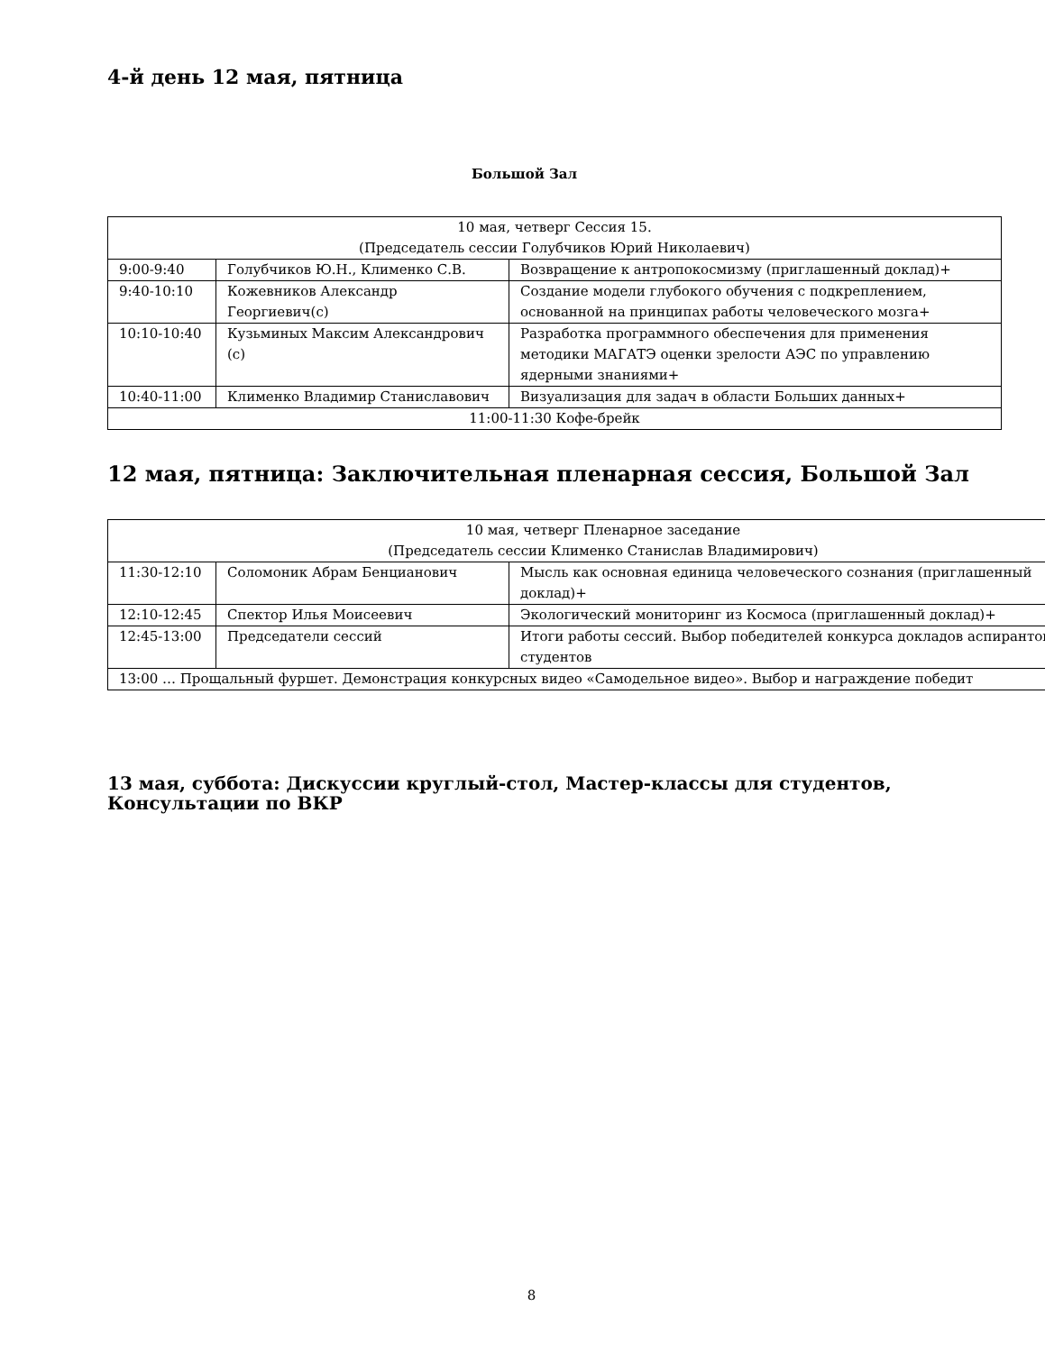4-й день 12 мая, пятница
Большой Зал
| 10 мая, четверг Сессия 15. (Председатель сессии Голубчиков Юрий Николаевич) | | |
| 9:00-9:40 | Голубчиков Ю.Н., Клименко С.В. | Возвращение к антропокосмизму (приглашенный доклад)+ |
| 9:40-10:10 | Кожевников Александр Георгиевич(с) | Создание модели глубокого обучения с подкреплением, основанной на принципах работы человеческого мозга+ |
| 10:10-10:40 | Кузьминых Максим Александрович (с) | Разработка программного обеспечения для применения методики МАГАТЭ оценки зрелости АЭС по управлению ядерными знаниями+ |
| 10:40-11:00 | Клименко Владимир Станиславович | Визуализация для задач в области Больших данных+ |
| 11:00-11:30 Кофе-брейк | | |
12 мая, пятница: Заключительная пленарная сессия, Большой Зал
| 10 мая, четверг Пленарное заседание (Председатель сессии Клименко Станислав Владимирович) | | |
| 11:30-12:10 | Соломоник Абрам Бенцианович | Мысль как основная единица человеческого сознания (приглашенный доклад)+ |
| 12:10-12:45 | Спектор Илья Моисеевич | Экологический мониторинг из Космоса (приглашенный доклад)+ |
| 12:45-13:00 | Председатели сессий | Итоги работы сессий. Выбор победителей конкурса докладов аспирантов/студентов |
| 13:00 … Прощальный фуршет. Демонстрация конкурсных видео «Самодельное видео». Выбор и награждение победит | | |
13 мая, суббота: Дискуссии круглый-стол, Мастер-классы для студентов, Консультации по ВКР
8